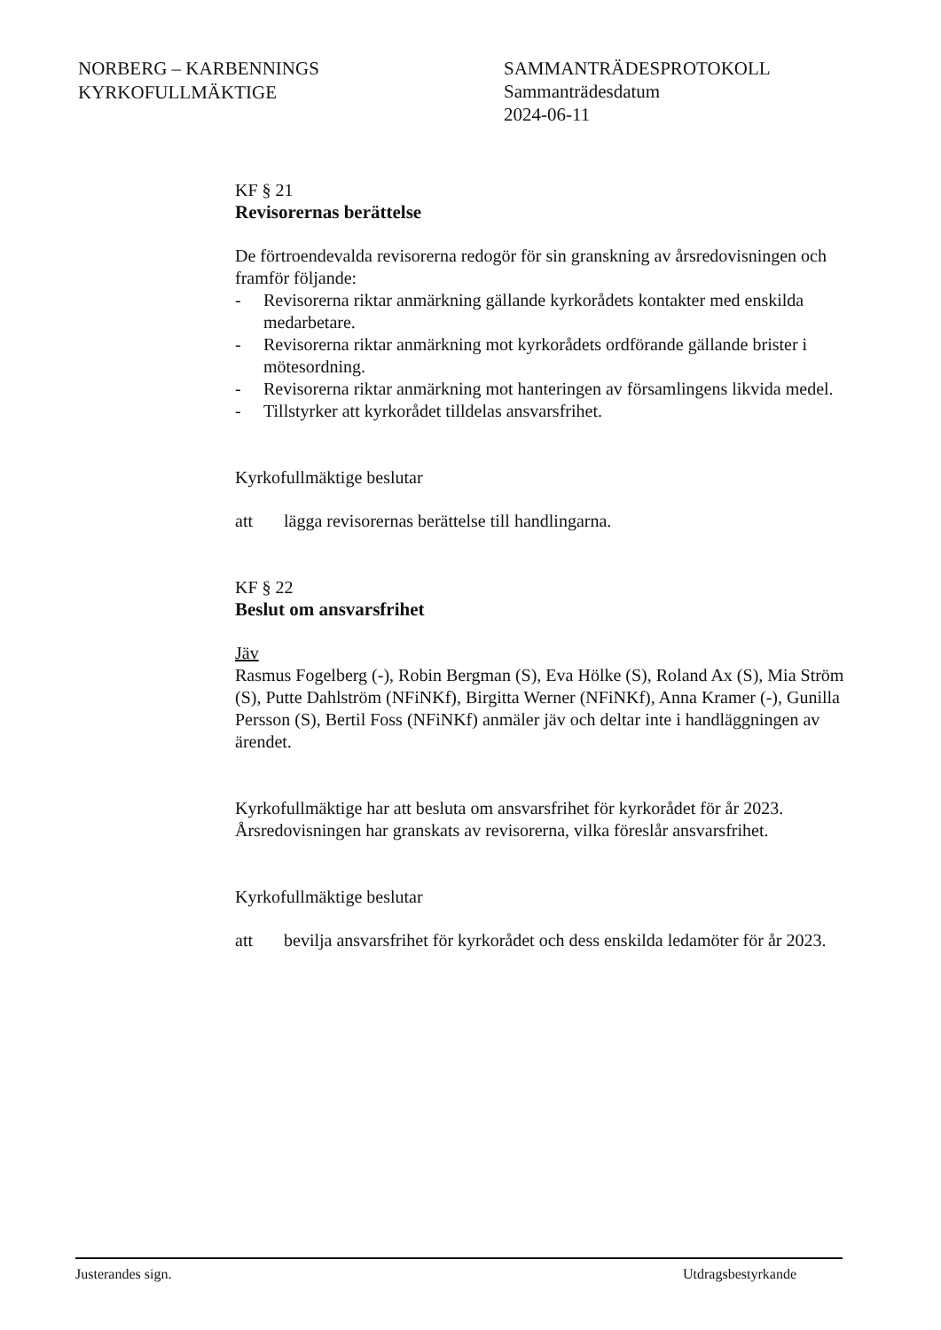NORBERG – KARBENNINGS
KYRKOFULLMÄKTIGE
SAMMANTRÄDESPROTOKOLL
Sammanträdesdatum
2024-06-11
KF § 21
Revisorernas berättelse
De förtroendevalda revisorerna redogör för sin granskning av årsredovisningen och framför följande:
- Revisorerna riktar anmärkning gällande kyrkorådets kontakter med enskilda medarbetare.
- Revisorerna riktar anmärkning mot kyrkorådets ordförande gällande brister i mötesordning.
- Revisorerna riktar anmärkning mot hanteringen av församlingens likvida medel.
- Tillstyrker att kyrkorådet tilldelas ansvarsfrihet.
Kyrkofullmäktige beslutar
att lägga revisorernas berättelse till handlingarna.
KF § 22
Beslut om ansvarsfrihet
Jäv
Rasmus Fogelberg (-), Robin Bergman (S), Eva Hölke (S), Roland Ax (S), Mia Ström (S), Putte Dahlström (NFiNKf), Birgitta Werner (NFiNKf), Anna Kramer (-), Gunilla Persson (S), Bertil Foss (NFiNKf) anmäler jäv och deltar inte i handläggningen av ärendet.
Kyrkofullmäktige har att besluta om ansvarsfrihet för kyrkorådet för år 2023. Årsredovisningen har granskats av revisorerna, vilka föreslår ansvarsfrihet.
Kyrkofullmäktige beslutar
att bevilja ansvarsfrihet för kyrkorådet och dess enskilda ledamöter för år 2023.
Justerandes sign. Utdragsbestyrkande